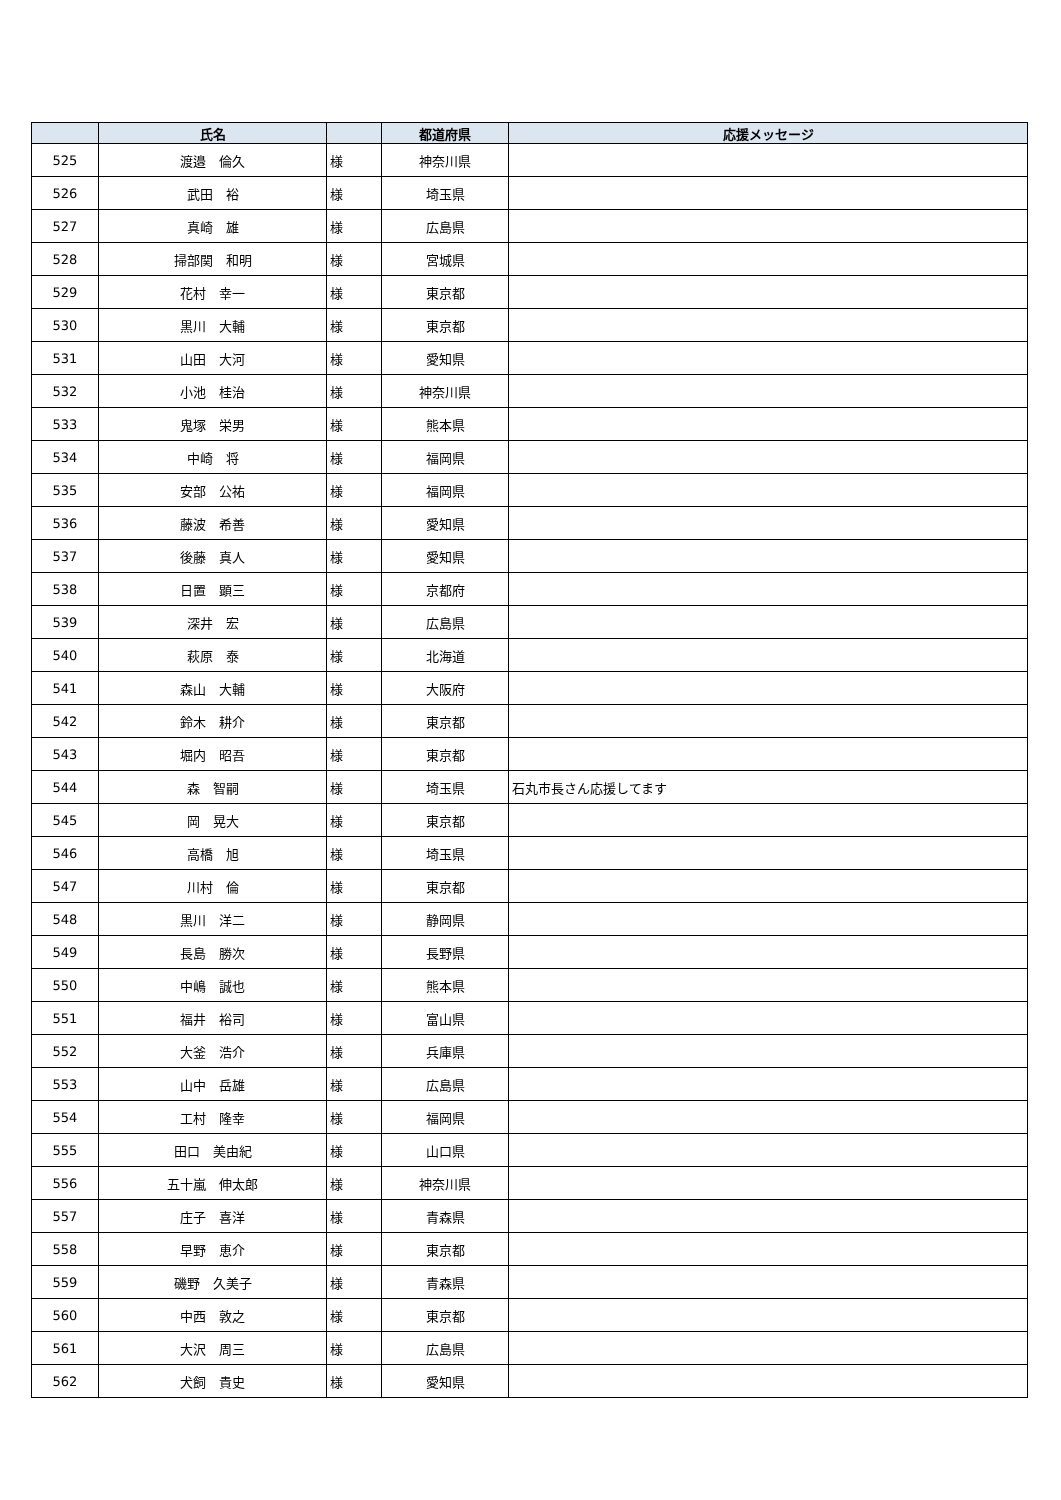| | 氏名 | | 都道府県 | 応援メッセージ |
| --- | --- | --- | --- | --- |
| 525 | 渡邉 倫久 | 様 | 神奈川県 | |
| 526 | 武田 裕 | 様 | 埼玉県 | |
| 527 | 真崎 雄 | 様 | 広島県 | |
| 528 | 掃部関 和明 | 様 | 宮城県 | |
| 529 | 花村 幸一 | 様 | 東京都 | |
| 530 | 黒川 大輔 | 様 | 東京都 | |
| 531 | 山田 大河 | 様 | 愛知県 | |
| 532 | 小池 桂治 | 様 | 神奈川県 | |
| 533 | 鬼塚 栄男 | 様 | 熊本県 | |
| 534 | 中崎 将 | 様 | 福岡県 | |
| 535 | 安部 公祐 | 様 | 福岡県 | |
| 536 | 藤波 希善 | 様 | 愛知県 | |
| 537 | 後藤 真人 | 様 | 愛知県 | |
| 538 | 日置 顕三 | 様 | 京都府 | |
| 539 | 深井 宏 | 様 | 広島県 | |
| 540 | 萩原 泰 | 様 | 北海道 | |
| 541 | 森山 大輔 | 様 | 大阪府 | |
| 542 | 鈴木 耕介 | 様 | 東京都 | |
| 543 | 堀内 昭吾 | 様 | 東京都 | |
| 544 | 森 智嗣 | 様 | 埼玉県 | 石丸市長さん応援してます |
| 545 | 岡 晃大 | 様 | 東京都 | |
| 546 | 高橋 旭 | 様 | 埼玉県 | |
| 547 | 川村 倫 | 様 | 東京都 | |
| 548 | 黒川 洋二 | 様 | 静岡県 | |
| 549 | 長島 勝次 | 様 | 長野県 | |
| 550 | 中嶋 誠也 | 様 | 熊本県 | |
| 551 | 福井 裕司 | 様 | 富山県 | |
| 552 | 大釜 浩介 | 様 | 兵庫県 | |
| 553 | 山中 岳雄 | 様 | 広島県 | |
| 554 | 工村 隆幸 | 様 | 福岡県 | |
| 555 | 田口 美由紀 | 様 | 山口県 | |
| 556 | 五十嵐 伸太郎 | 様 | 神奈川県 | |
| 557 | 庄子 喜洋 | 様 | 青森県 | |
| 558 | 早野 恵介 | 様 | 東京都 | |
| 559 | 磯野 久美子 | 様 | 青森県 | |
| 560 | 中西 敦之 | 様 | 東京都 | |
| 561 | 大沢 周三 | 様 | 広島県 | |
| 562 | 犬飼 貴史 | 様 | 愛知県 | |